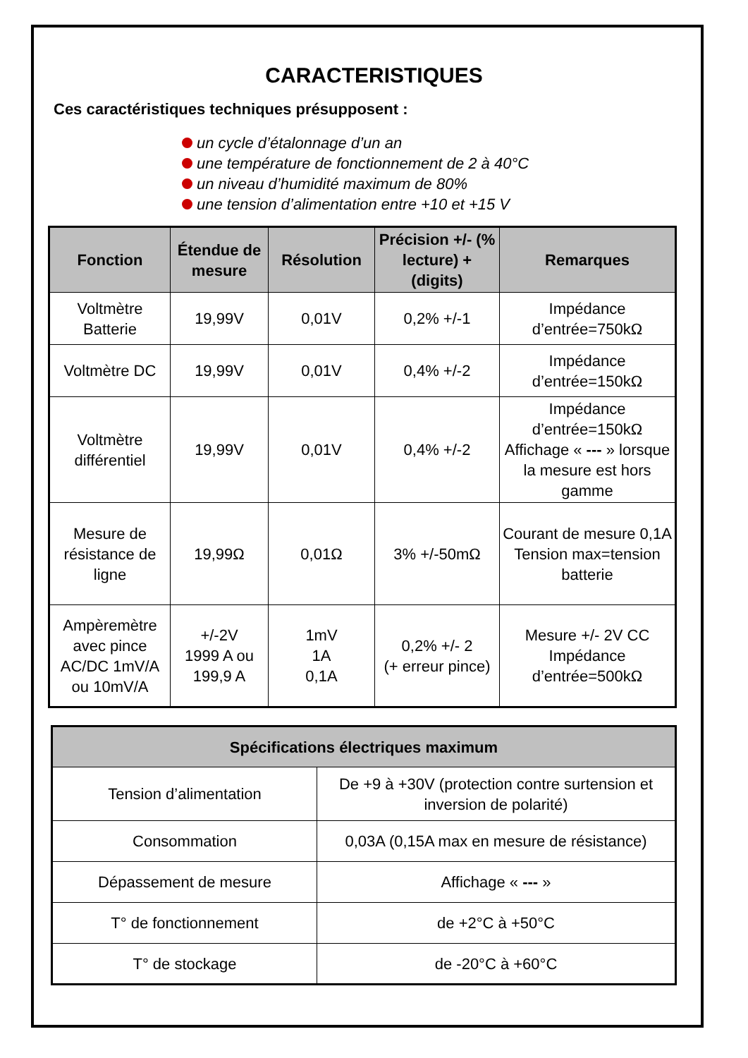CARACTERISTIQUES
Ces caractéristiques techniques présupposent :
un cycle d’étalonnage d’un an
une température de fonctionnement de 2 à 40°C
un niveau d’humidité maximum de 80%
une tension d’alimentation entre +10 et +15 V
| Fonction | Étendue de mesure | Résolution | Précision +/- (% lecture) + (digits) | Remarques |
| --- | --- | --- | --- | --- |
| Voltmètre Batterie | 19,99V | 0,01V | 0,2% +/-1 | Impédance d’entrée=750kΩ |
| Voltmètre DC | 19,99V | 0,01V | 0,4% +/-2 | Impédance d’entrée=150kΩ |
| Voltmètre différentiel | 19,99V | 0,01V | 0,4% +/-2 | Impédance d’entrée=150kΩ Affichage « --- » lorsque la mesure est hors gamme |
| Mesure de résistance de ligne | 19,99Ω | 0,01Ω | 3% +/-50mΩ | Courant de mesure 0,1A Tension max=tension batterie |
| Ampèremètre avec pince AC/DC 1mV/A ou 10mV/A | +/-2V 1999 A ou 199,9 A | 1mV 1A 0,1A | 0,2% +/- 2 (+ erreur pince) | Mesure +/- 2V CC Impédance d’entrée=500kΩ |
| Spécifications électriques maximum | |
| --- | --- |
| Tension d’alimentation | De +9 à +30V (protection contre surtension et inversion de polarité) |
| Consommation | 0,03A (0,15A max en mesure de résistance) |
| Dépassement de mesure | Affichage « --- » |
| T° de fonctionnement | de +2°C à +50°C |
| T° de stockage | de -20°C à +60°C |